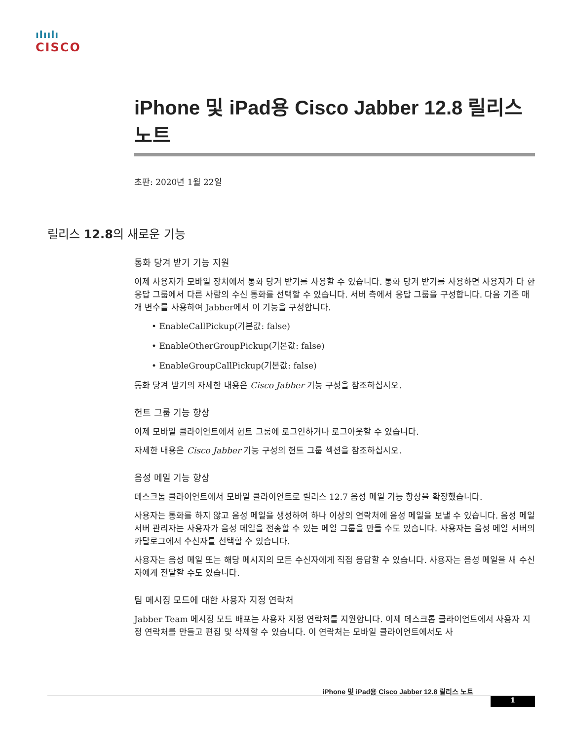ılıılı
CISCO
iPhone 및 iPad용 Cisco Jabber 12.8 릴리스 노트
초판: 2020년 1월 22일
릴리스 12.8의 새로운 기능
통화 당겨 받기 기능 지원
이제 사용자가 모바일 장치에서 통화 당겨 받기를 사용할 수 있습니다. 통화 당겨 받기를 사용하면 사용자가 다 한 응답 그룹에서 다른 사람의 수신 통화를 선택할 수 있습니다. 서버 측에서 응답 그룹을 구성합니다. 다음 기존 매개 변수를 사용하여 Jabber에서 이 기능을 구성합니다.
• EnableCallPickup(기본값: false)
• EnableOtherGroupPickup(기본값: false)
• EnableGroupCallPickup(기본값: false)
통화 당겨 받기의 자세한 내용은 Cisco Jabber 기능 구성을 참조하십시오.
헌트 그룹 기능 향상
이제 모바일 클라이언트에서 헌트 그룹에 로그인하거나 로그아웃할 수 있습니다.
자세한 내용은 Cisco Jabber 기능 구성의 헌트 그룹 섹션을 참조하십시오.
음성 메일 기능 향상
데스크톱 클라이언트에서 모바일 클라이언트로 릴리스 12.7 음성 메일 기능 향상을 확장했습니다.
사용자는 통화를 하지 않고 음성 메일을 생성하여 하나 이상의 연락처에 음성 메일을 보낼 수 있습니다. 음성 메일 서버 관리자는 사용자가 음성 메일을 전송할 수 있는 메일 그룹을 만들 수도 있습니다. 사용자는 음성 메일 서버의 카탈로그에서 수신자를 선택할 수 있습니다.
사용자는 음성 메일 또는 해당 메시지의 모든 수신자에게 직접 응답할 수 있습니다. 사용자는 음성 메일을 새 수신자에게 전달할 수도 있습니다.
팀 메시징 모드에 대한 사용자 지정 연락처
Jabber Team 메시징 모드 배포는 사용자 지정 연락처를 지원합니다. 이제 데스크톱 클라이언트에서 사용자 지정 연락처를 만들고 편집 및 삭제할 수 있습니다. 이 연락처는 모바일 클라이언트에서도 사
iPhone 및 iPad용 Cisco Jabber 12.8 릴리스 노트
1